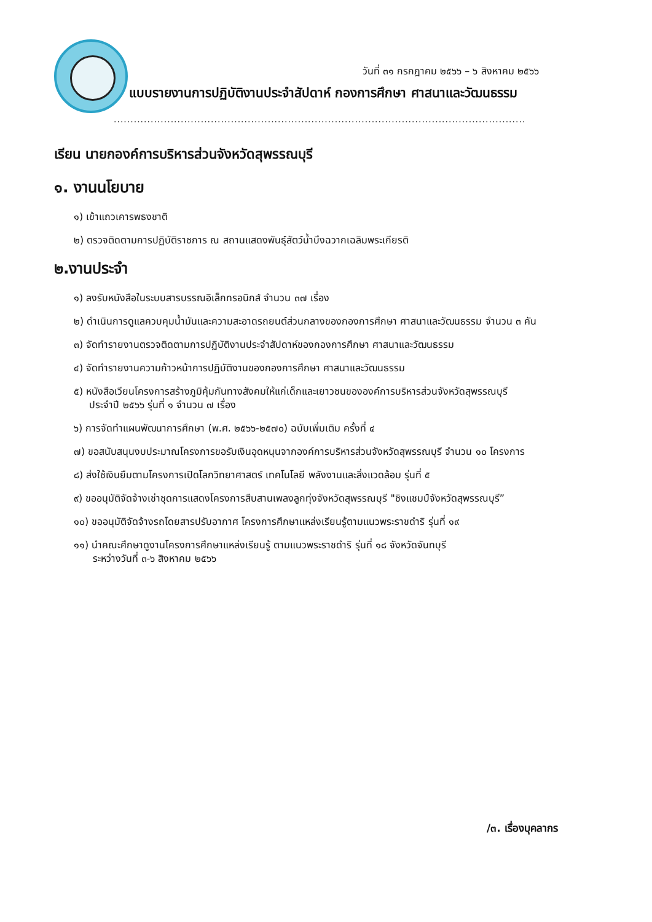วันที่ ๓๑ กรกฎาคม ๒๕๖๖ – ๖ สิงหาคม ๒๕๖๖
แบบรายงานการปฏิบัติงานประจำสัปดาห์ กองการศึกษา ศาสนาและวัฒนธรรม
...........................................................................................................................
เรียน นายกองค์การบริหารส่วนจังหวัดสุพรรณบุรี
๑. งานนโยบาย
๑) เข้าแถวเคารพธงชาติ
๒) ตรวจติดตามการปฏิบัติราชการ ณ สถานแสดงพันธุ์สัตว์น้ำบึงฉวากเฉลิมพระเกียรติ
๒.งานประจำ
๑) ลงรับหนังสือในระบบสารบรรณอิเล็กทรอนิกส์ จำนวน ๓๗ เรื่อง
๒) ดำเนินการดูแลควบคุมน้ำมันและความสะอาดรถยนต์ส่วนกลางของกองการศึกษา ศาสนาและวัฒนธรรม จำนวน ๓ คัน
๓) จัดทำรายงานตรวจติดตามการปฏิบัติงานประจำสัปดาห์ของกองการศึกษา ศาสนาและวัฒนธรรม
๔) จัดทำรายงานความก้าวหน้าการปฏิบัติงานของกองการศึกษา ศาสนาและวัฒนธรรม
๕) หนังสือเวียนโครงการสร้างภูมิคุ้มกันทางสังคมให้แก่เด็กและเยาวชนขององค์การบริหารส่วนจังหวัดสุพรรณบุรี
ประจำปี ๒๕๖๖ รุ่นที่ ๑ จำนวน ๗ เรื่อง
๖) การจัดทำแผนพัฒนาการศึกษา (พ.ศ. ๒๕๖๖-๒๕๗๐) ฉบับเพิ่มเติม ครั้งที่ ๔
๗) ขอสนับสนุนงบประมาณโครงการขอรับเงินอุดหนุนจากองค์การบริหารส่วนจังหวัดสุพรรณบุรี จำนวน ๑๐ โครงการ
๘) ส่งใช้เงินยืมตามโครงการเปิดโลกวิทยาศาสตร์ เทคโนโลยี พลังงานและสิ่งแวดล้อม รุ่นที่ ๕
๙) ขออนุมัติจัดจ้างเช่าชุดการแสดงโครงการสืบสานเพลงลูกทุ่งจังหวัดสุพรรณบุรี "ชิงแชมป์จังหวัดสุพรรณบุรี”
๑๐) ขออนุมัติจัดจ้างรถโดยสารปรับอากาศ โครงการศึกษาแหล่งเรียนรู้ตามแนวพระราชดำริ รุ่นที่ ๑๙
๑๑) นำคณะศึกษาดูงานโครงการศึกษาแหล่งเรียนรู้ ตามแนวพระราชดำริ รุ่นที่ ๑๘ จังหวัดจันทบุรี
ระหว่างวันที่ ๓-๖ สิงหาคม ๒๕๖๖
/๓. เรื่องบุคลากร